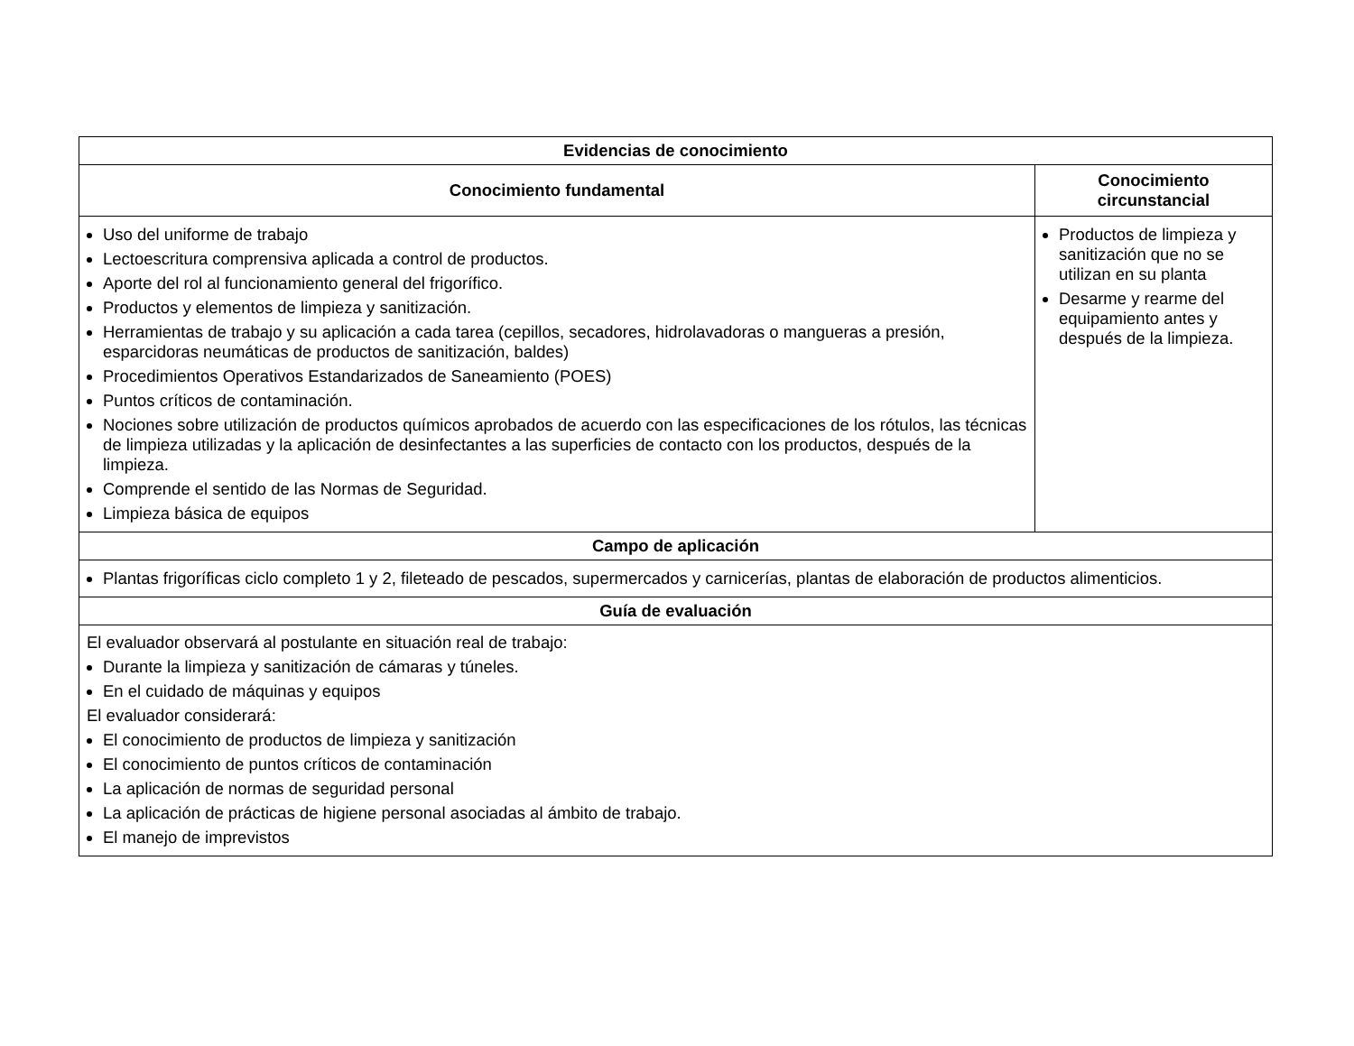| Evidencias de conocimiento | |
| --- | --- |
| Conocimiento fundamental | Conocimiento circunstancial |
| Uso del uniforme de trabajo Lectoescritura comprensiva aplicada a control de productos. Aporte del rol al funcionamiento general del frigorífico. Productos y elementos de limpieza y sanitización. Herramientas de trabajo y su aplicación a cada tarea (cepillos, secadores, hidrolavadoras o mangueras a presión, esparcidoras neumáticas de productos de sanitización, baldes) Procedimientos Operativos Estandarizados de Saneamiento (POES) Puntos críticos de contaminación. Nociones sobre utilización de productos químicos aprobados de acuerdo con las especificaciones de los rótulos, las técnicas de limpieza utilizadas y la aplicación de desinfectantes a las superficies de contacto con los productos, después de la limpieza. Comprende el sentido de las Normas de Seguridad. Limpieza básica de equipos | Productos de limpieza y sanitización que no se utilizan en su planta Desarme y rearme del equipamiento antes y después de la limpieza. |
| Campo de aplicación | |
| Plantas frigoríficas ciclo completo 1 y 2, fileteado de pescados, supermercados y carnicerías, plantas de elaboración de productos alimenticios. | |
| Guía de evaluación | |
| El evaluador observará al postulante en situación real de trabajo: Durante la limpieza y sanitización de cámaras y túneles. En el cuidado de máquinas y equipos El evaluador considerará: El conocimiento de productos de limpieza y sanitización El conocimiento de puntos críticos de contaminación La aplicación de normas de seguridad personal La aplicación de prácticas de higiene personal asociadas al ámbito de trabajo. El manejo de imprevistos | |